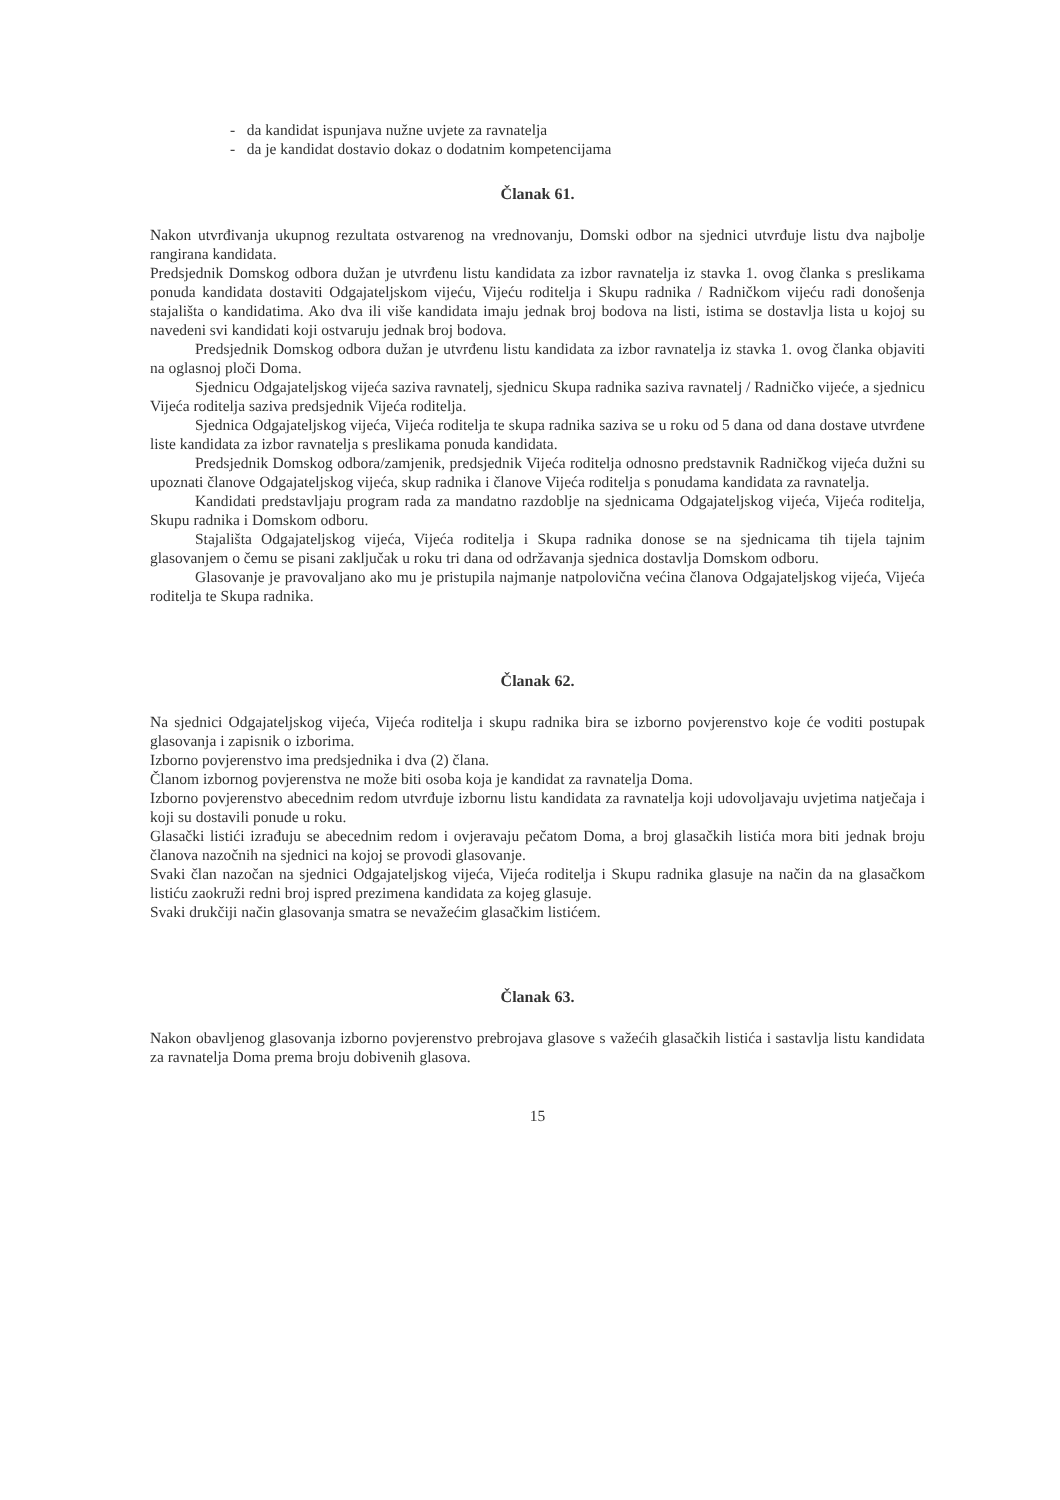- da kandidat ispunjava nužne uvjete za ravnatelja
- da je kandidat dostavio dokaz o dodatnim kompetencijama
Članak 61.
Nakon utvrđivanja ukupnog rezultata ostvarenog na vrednovanju, Domski odbor na sjednici utvrđuje listu dva najbolje rangirana kandidata.
Predsjednik Domskog odbora dužan je utvrđenu listu kandidata za izbor ravnatelja iz stavka 1. ovog članka s preslikama ponuda kandidata dostaviti Odgajateljskom vijeću, Vijeću roditelja i Skupu radnika / Radničkom vijeću radi donošenja stajališta o kandidatima. Ako dva ili više kandidata imaju jednak broj bodova na listi, istima se dostavlja lista u kojoj su navedeni svi kandidati koji ostvaruju jednak broj bodova.
Predsjednik Domskog odbora dužan je utvrđenu listu kandidata za izbor ravnatelja iz stavka 1. ovog članka objaviti na oglasnoj ploči Doma.
Sjednicu Odgajateljskog vijeća saziva ravnatelj, sjednicu Skupa radnika saziva ravnatelj / Radničko vijeće, a sjednicu Vijeća roditelja saziva predsjednik Vijeća roditelja.
Sjednica Odgajateljskog vijeća, Vijeća roditelja te skupa radnika saziva se u roku od 5 dana od dana dostave utvrđene liste kandidata za izbor ravnatelja s preslikama ponuda kandidata.
Predsjednik Domskog odbora/zamjenik, predsjednik Vijeća roditelja odnosno predstavnik Radničkog vijeća dužni su upoznati članove Odgajateljskog vijeća, skup radnika i članove Vijeća roditelja s ponudama kandidata za ravnatelja.
Kandidati predstavljaju program rada za mandatno razdoblje na sjednicama Odgajateljskog vijeća, Vijeća roditelja, Skupu radnika i Domskom odboru.
Stajališta Odgajateljskog vijeća, Vijeća roditelja i Skupa radnika donose se na sjednicama tih tijela tajnim glasovanjem o čemu se pisani zaključak u roku tri dana od održavanja sjednica dostavlja Domskom odboru.
Glasovanje je pravovaljano ako mu je pristupila najmanje natpolovična većina članova Odgajateljskog vijeća, Vijeća roditelja te Skupa radnika.
Članak 62.
Na sjednici Odgajateljskog vijeća, Vijeća roditelja i skupu radnika bira se izborno povjerenstvo koje će voditi postupak glasovanja i zapisnik o izborima.
Izborno povjerenstvo ima predsjednika i dva (2) člana.
Članom izbornog povjerenstva ne može biti osoba koja je kandidat za ravnatelja Doma.
Izborno povjerenstvo abecednim redom utvrđuje izbornu listu kandidata za ravnatelja koji udovoljavaju uvjetima natječaja i koji su dostavili ponude u roku.
Glasački listići izrađuju se abecednim redom i ovjeravaju pečatom Doma, a broj glasačkih listića mora biti jednak broju članova nazočnih na sjednici na kojoj se provodi glasovanje.
Svaki član nazočan na sjednici Odgajateljskog vijeća, Vijeća roditelja i Skupu radnika glasuje na način da na glasačkom listiću zaokruži redni broj ispred prezimena kandidata za kojeg glasuje.
Svaki drukčiji način glasovanja smatra se nevažećim glasačkim listićem.
Članak 63.
Nakon obavljenog glasovanja izborno povjerenstvo prebrojava glasove s važećih glasačkih listića i sastavlja listu kandidata za ravnatelja Doma prema broju dobivenih glasova.
15